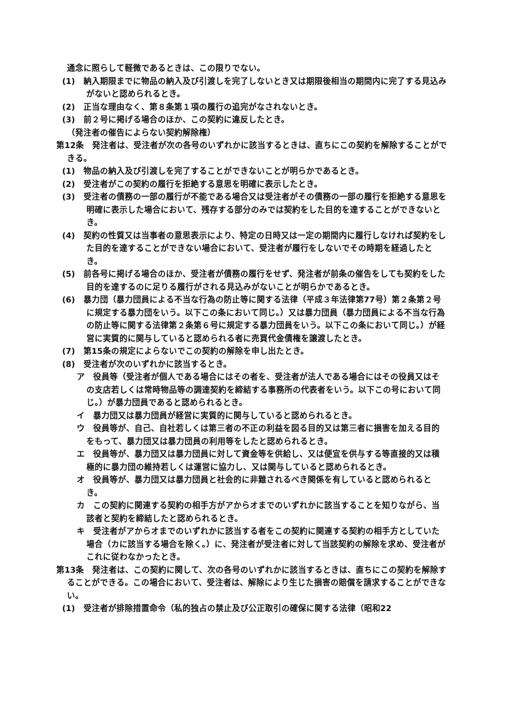通念に照らして軽微であるときは、この限りでない。
(1)　納入期限までに物品の納入及び引渡しを完了しないとき又は期限後相当の期間内に完了する見込みがないと認められるとき。
(2)　正当な理由なく、第８条第１項の履行の追完がなされないとき。
(3)　前２号に掲げる場合のほか、この契約に違反したとき。
（発注者の催告によらない契約解除権）
第12条　発注者は、受注者が次の各号のいずれかに該当するときは、直ちにこの契約を解除することができる。
(1)　物品の納入及び引渡しを完了することができないことが明らかであるとき。
(2)　受注者がこの契約の履行を拒絶する意思を明確に表示したとき。
(3)　受注者の債務の一部の履行が不能である場合又は受注者がその債務の一部の履行を拒絶する意思を明確に表示した場合において、残存する部分のみでは契約をした目的を達することができないとき。
(4)　契約の性質又は当事者の意思表示により、特定の日時又は一定の期間内に履行しなければ契約をした目的を達することができない場合において、受注者が履行をしないでその時期を経過したとき。
(5)　前各号に掲げる場合のほか、受注者が債務の履行をせず、発注者が前条の催告をしても契約をした目的を達するのに足りる履行がされる見込みがないことが明らかであるとき。
(6)　暴力団（暴力団員による不当な行為の防止等に関する法律（平成３年法律第77号）第２条第２号に規定する暴力団をいう。以下この条において同じ。）又は暴力団員（暴力団員による不当な行為の防止等に関する法律第２条第６号に規定する暴力団員をいう。以下この条において同じ。）が経営に実質的に関与していると認められる者に売買代金債権を譲渡したとき。
(7)　第15条の規定によらないでこの契約の解除を申し出たとき。
(8)　受注者が次のいずれかに該当するとき。
ア　役員等（受注者が個人である場合にはその者を、受注者が法人である場合にはその役員又はその支店若しくは常時物品等の調達契約を締結する事務所の代表者をいう。以下この号において同じ。）が暴力団員であると認められるとき。
イ　暴力団又は暴力団員が経営に実質的に関与していると認められるとき。
ウ　役員等が、自己、自社若しくは第三者の不正の利益を図る目的又は第三者に損害を加える目的をもって、暴力団又は暴力団員の利用等をしたと認められるとき。
エ　役員等が、暴力団又は暴力団員に対して資金等を供給し、又は便宜を供与する等直接的又は積極的に暴力団の維持若しくは運営に協力し、又は関与していると認められるとき。
オ　役員等が、暴力団又は暴力団員と社会的に非難されるべき関係を有していると認められるとき。
カ　この契約に関連する契約の相手方がアからオまでのいずれかに該当することを知りながら、当該者と契約を締結したと認められるとき。
キ　受注者がアからオまでのいずれかに該当する者をこの契約に関連する契約の相手方としていた場合（カに該当する場合を除く。）に、発注者が受注者に対して当該契約の解除を求め、受注者がこれに従わなかったとき。
第13条　発注者は、この契約に関して、次の各号のいずれかに該当するときは、直ちにこの契約を解除することができる。この場合において、受注者は、解除により生じた損害の賠償を請求することができない。
(1)　受注者が排除措置命令（私的独占の禁止及び公正取引の確保に関する法律（昭和22